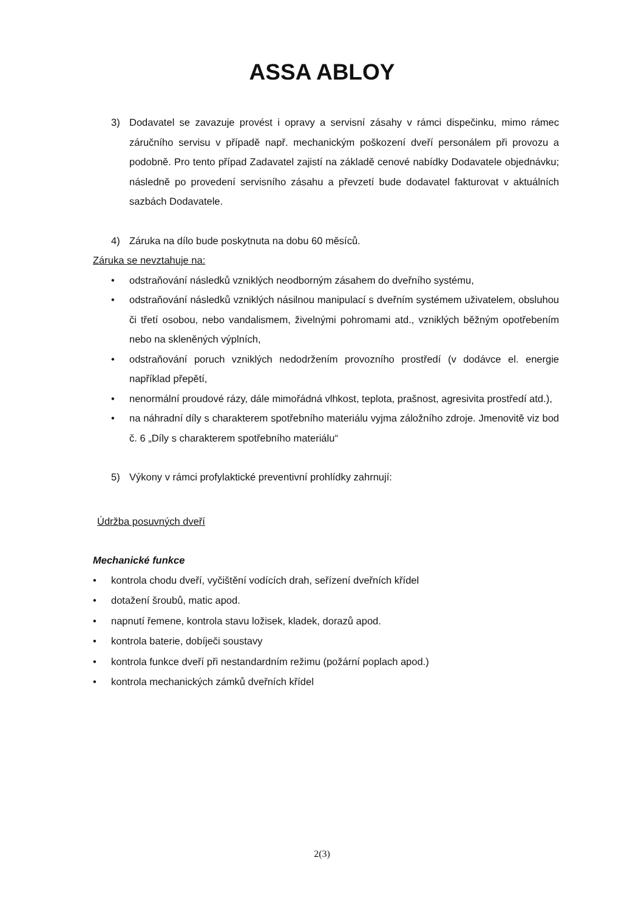ASSA ABLOY
3) Dodavatel se zavazuje provést i opravy a servisní zásahy v rámci dispečinku, mimo rámec záručního servisu v případě např. mechanickým poškození dveří personálem při provozu a podobně. Pro tento případ Zadavatel zajistí na základě cenové nabídky Dodavatele objednávku; následně po provedení servisního zásahu a převzetí bude dodavatel fakturovat v aktuálních sazbách Dodavatele.
4) Záruka na dílo bude poskytnuta na dobu 60 měsíců.
Záruka se nevztahuje na:
• odstraňování následků vzniklých neodborným zásahem do dveřního systému,
• odstraňování následků vzniklých násilnou manipulací s dveřním systémem uživatelem, obsluhou či třetí osobou, nebo vandalismem, živelnými pohromami atd., vzniklých běžným opotřebením nebo na skleněných výplních,
• odstraňování poruch vzniklých nedodržením provozního prostředí (v dodávce el. energie například přepětí,
• nenormální proudové rázy, dále mimořádná vlhkost, teplota, prašnost, agresivita prostředí atd.),
• na náhradní díly s charakterem spotřebního materiálu vyjma záložního zdroje. Jmenovitě viz bod č. 6 „Díly s charakterem spotřebního materiálu“
5) Výkony v rámci profylaktické preventivní prohlídky zahrnují:
Údržba posuvných dveří
Mechanické funkce
• kontrola chodu dveří, vyčištění vodících drah, seřízení dveřních křídel
• dotažení šroubů, matic apod.
• napnutí řemene, kontrola stavu ložisek, kladek, dorazů apod.
• kontrola baterie, dobíječi soustavy
• kontrola funkce dveří při nestandardním režimu (požární poplach apod.)
• kontrola mechanických zámků dveřních křídel
2(3)